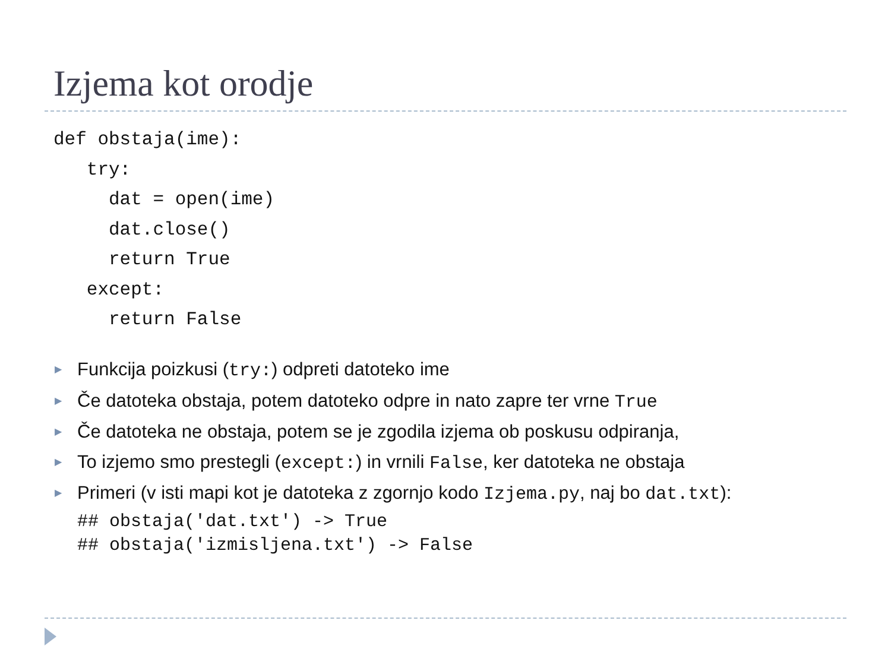Izjema kot orodje
def obstaja(ime):
   try:
     dat = open(ime)
     dat.close()
     return True
   except:
     return False
▶ Funkcija poizkusi (try:) odpreti datoteko ime
▶ Če datoteka obstaja, potem datoteko odpre in nato zapre ter vrne True
▶ Če datoteka ne obstaja, potem se je zgodila izjema ob poskusu odpiranja,
▶ To izjemo smo prestegli (except:) in vrnili False, ker datoteka ne obstaja
▶ Primeri (v isti mapi kot je datoteka z zgornjo kodo Izjema.py, naj bo dat.txt):
## obstaja('dat.txt') -> True ## obstaja('izmisljena.txt') -> False